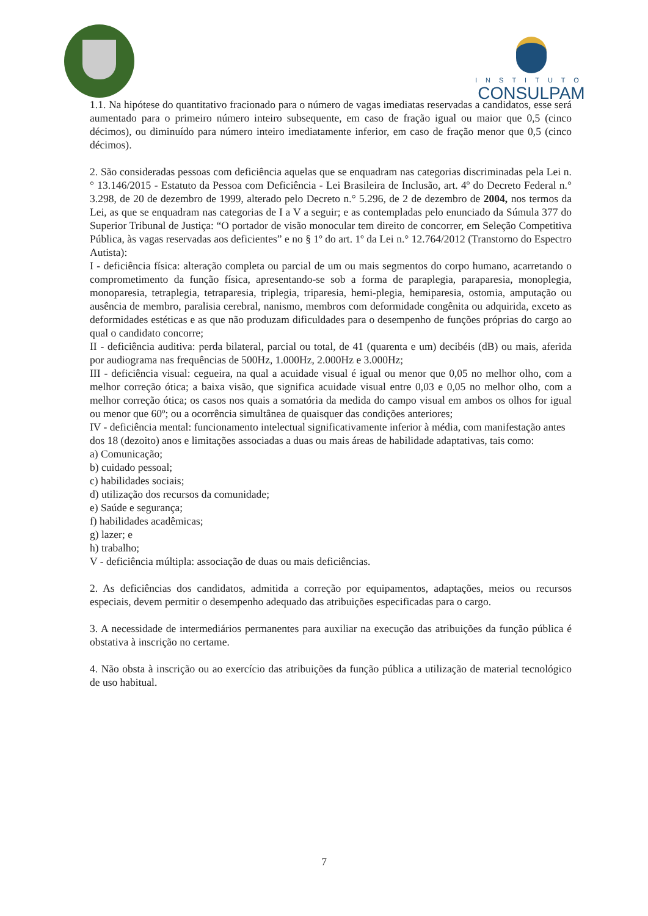INSTITUTO
CONSULPAM
1.1. Na hipótese do quantitativo fracionado para o número de vagas imediatas reservadas a candidatos, esse será aumentado para o primeiro número inteiro subsequente, em caso de fração igual ou maior que 0,5 (cinco décimos), ou diminuído para número inteiro imediatamente inferior, em caso de fração menor que 0,5 (cinco décimos).
2. São consideradas pessoas com deficiência aquelas que se enquadram nas categorias discriminadas pela Lei n.° 13.146/2015 - Estatuto da Pessoa com Deficiência - Lei Brasileira de Inclusão, art. 4º do Decreto Federal n.° 3.298, de 20 de dezembro de 1999, alterado pelo Decreto n.° 5.296, de 2 de dezembro de 2004, nos termos da Lei, as que se enquadram nas categorias de I a V a seguir; e as contempladas pelo enunciado da Súmula 377 do Superior Tribunal de Justiça: “O portador de visão monocular tem direito de concorrer, em Seleção Competitiva Pública, às vagas reservadas aos deficientes” e no § 1º do art. 1º da Lei n.° 12.764/2012 (Transtorno do Espectro Autista):
I - deficiência física: alteração completa ou parcial de um ou mais segmentos do corpo humano, acarretando o comprometimento da função física, apresentando-se sob a forma de paraplegia, paraparesia, monoplegia, monoparesia, tetraplegia, tetraparesia, triplegia, triparesia, hemi-plegia, hemiparesia, ostomia, amputação ou ausência de membro, paralisia cerebral, nanismo, membros com deformidade congênita ou adquirida, exceto as deformidades estéticas e as que não produzam dificuldades para o desempenho de funções próprias do cargo ao qual o candidato concorre;
II - deficiência auditiva: perda bilateral, parcial ou total, de 41 (quarenta e um) decibéis (dB) ou mais, aferida por audiograma nas frequências de 500Hz, 1.000Hz, 2.000Hz e 3.000Hz;
III - deficiência visual: cegueira, na qual a acuidade visual é igual ou menor que 0,05 no melhor olho, com a melhor correção ótica; a baixa visão, que significa acuidade visual entre 0,03 e 0,05 no melhor olho, com a melhor correção ótica; os casos nos quais a somatória da medida do campo visual em ambos os olhos for igual ou menor que 60º; ou a ocorrência simultânea de quaisquer das condições anteriores;
IV - deficiência mental: funcionamento intelectual significativamente inferior à média, com manifestação antes dos 18 (dezoito) anos e limitações associadas a duas ou mais áreas de habilidade adaptativas, tais como:
a) Comunicação;
b) cuidado pessoal;
c) habilidades sociais;
d) utilização dos recursos da comunidade;
e) Saúde e segurança;
f) habilidades acadêmicas;
g) lazer; e
h) trabalho;
V - deficiência múltipla: associação de duas ou mais deficiências.
2. As deficiências dos candidatos, admitida a correção por equipamentos, adaptações, meios ou recursos especiais, devem permitir o desempenho adequado das atribuições especificadas para o cargo.
3. A necessidade de intermediários permanentes para auxiliar na execução das atribuições da função pública é obstativa à inscrição no certame.
4. Não obsta à inscrição ou ao exercício das atribuições da função pública a utilização de material tecnológico de uso habitual.
7